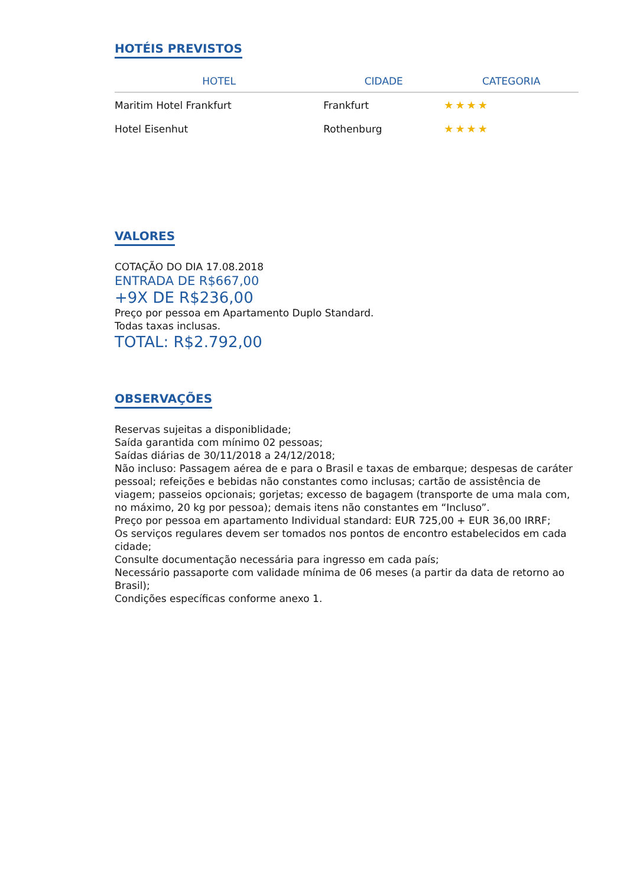HOTÉIS PREVISTOS
| HOTEL | CIDADE | CATEGORIA |
| --- | --- | --- |
| Maritim Hotel Frankfurt | Frankfurt | ★★★★ |
| Hotel Eisenhut | Rothenburg | ★★★★ |
VALORES
COTAÇÃO DO DIA 17.08.2018
ENTRADA DE R$667,00
+9X DE R$236,00
Preço por pessoa em Apartamento Duplo Standard.
Todas taxas inclusas.
TOTAL: R$2.792,00
OBSERVAÇÕES
Reservas sujeitas a disponiblidade;
Saída garantida com mínimo 02 pessoas;
Saídas diárias de 30/11/2018 a 24/12/2018;
Não incluso: Passagem aérea de e para o Brasil e taxas de embarque; despesas de caráter pessoal; refeições e bebidas não constantes como inclusas; cartão de assistência de viagem; passeios opcionais; gorjetas; excesso de bagagem (transporte de uma mala com, no máximo, 20 kg por pessoa); demais itens não constantes em “Incluso”.
Preço por pessoa em apartamento Individual standard: EUR 725,00 + EUR 36,00 IRRF;
Os serviços regulares devem ser tomados nos pontos de encontro estabelecidos em cada cidade;
Consulte documentação necessária para ingresso em cada país;
Necessário passaporte com validade mínima de 06 meses (a partir da data de retorno ao Brasil);
Condições específicas conforme anexo 1.